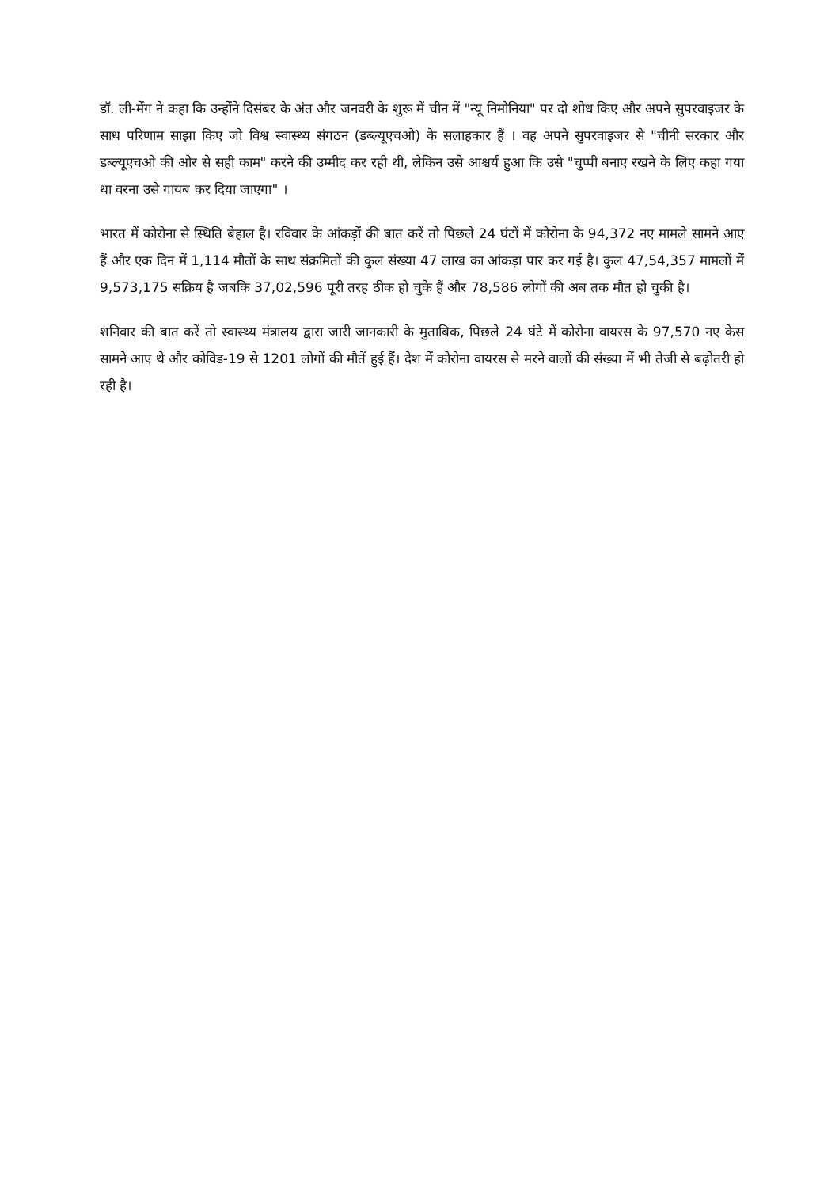डॉ. ली-मेंग ने कहा कि उन्होंने दिसंबर के अंत और जनवरी के शुरू में चीन में "न्यू निमोनिया" पर दो शोध किए और अपने सुपरवाइजर के साथ परिणाम साझा किए जो विश्व स्वास्थ्य संगठन (डब्ल्यूएचओ) के सलाहकार हैं । वह अपने सुपरवाइजर से "चीनी सरकार और डब्ल्यूएचओ की ओर से सही काम" करने की उम्मीद कर रही थी, लेकिन उसे आश्चर्य हुआ कि उसे "चुप्पी बनाए रखने के लिए कहा गया था वरना उसे गायब कर दिया जाएगा" ।
भारत में कोरोना से स्थिति बेहाल है। रविवार के आंकड़ों की बात करें तो पिछले 24 घंटों में कोरोना के 94,372 नए मामले सामने आए हैं और एक दिन में 1,114 मौतों के साथ संक्रमितों की कुल संख्या 47 लाख का आंकड़ा पार कर गई है। कुल 47,54,357 मामलों में 9,573,175 सक्रिय है जबकि 37,02,596 पूरी तरह ठीक हो चुके हैं और 78,586 लोगों की अब तक मौत हो चुकी है।
शनिवार की बात करें तो स्वास्थ्य मंत्रालय द्वारा जारी जानकारी के मुताबिक, पिछले 24 घंटे में कोरोना वायरस के 97,570 नए केस सामने आए थे और कोविड-19 से 1201 लोगों की मौतें हुई हैं। देश में कोरोना वायरस से मरने वालों की संख्या में भी तेजी से बढ़ोतरी हो रही है।